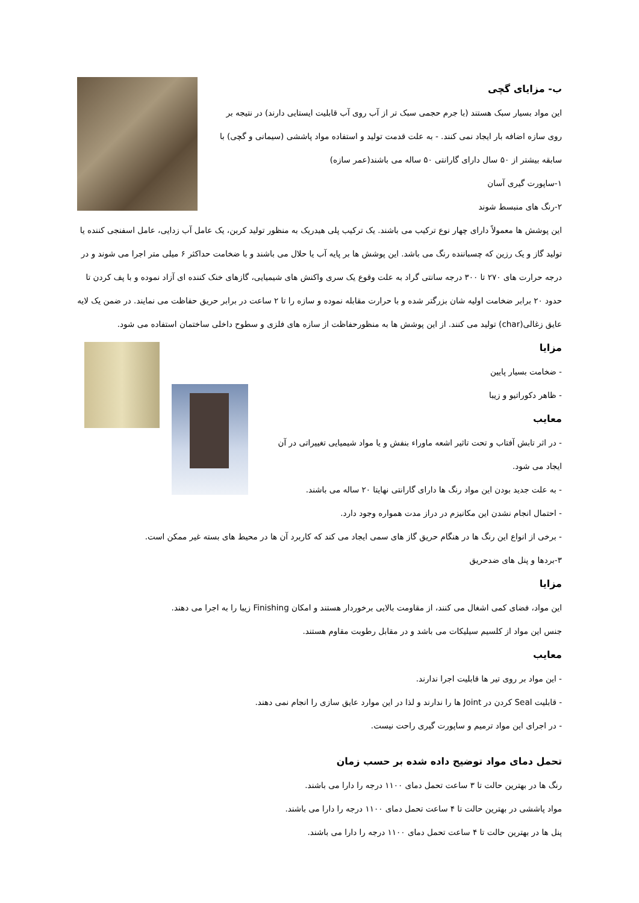ب- مزایای گچی
این مواد بسیار سبک هستند (با جرم حجمی سبک تر از آب روی آب قابلیت ایستایی دارند) در نتیجه بر روی سازه اضافه بار ایجاد نمی کنند. - به علت قدمت تولید و استفاده مواد پاششی (سیمانی و گچی) با سابقه بیشتر از ۵۰ سال دارای گارانتی ۵۰ ساله می باشند(عمر سازه)
۱-ساپورت گیری آسان
۲-رنگ های منبسط شوند
این پوشش ها معمولاً دارای چهار نوع ترکیب می باشند. یک ترکیب پلی هیدریک به منظور تولید کربن، یک عامل آب زدایی، عامل اسفنجی کننده یا تولید گاز و یک رزین که چسباننده رنگ می باشد. این پوشش ها بر پایه آب یا حلال می باشند و با ضخامت حداکثر ۶ میلی متر اجرا می شوند و در درجه حرارت های ۲۷۰ تا ۳۰۰ درجه سانتی گراد به علت وقوع یک سری واکنش های شیمیایی، گازهای خنک کننده ای آزاد نموده و با پف کردن تا حدود ۲۰ برابر ضخامت اولیه شان بزرگتر شده و با حرارت مقابله نموده و سازه را تا ۲ ساعت در برابر حریق حفاظت می نمایند. در ضمن یک لایه عایق زغالی(char) تولید می کنند. از این پوشش ها به منظورحفاظت از سازه های فلزی و سطوح داخلی ساختمان استفاده می شود.
مزایا
- ضخامت بسیار پایین
- ظاهر دکوراتیو و زیبا
معایب
- در اثر تابش آفتاب و تحت تاثیر اشعه ماوراء بنفش و یا مواد شیمیایی تغییراتی در آن ایجاد می شود.
- به علت جدید بودن این مواد رنگ ها دارای گارانتی نهایتا ۲۰ ساله می باشند.
- احتمال انجام نشدن این مکانیزم در دراز مدت همواره وجود دارد.
- برخی از انواع این رنگ ها در هنگام حریق گاز های سمی ایجاد می کند که کاربرد آن ها در محیط های بسته غیر ممکن است.
۳-بردها و پنل های ضدحریق
مزایا
این مواد، فضای کمی اشغال می کنند، از مقاومت بالایی برخوردار هستند و امکان Finishing زیبا را به اجرا می دهند.
جنس این مواد از کلسیم سیلیکات می باشد و در مقابل رطوبت مقاوم هستند.
معایب
- این مواد بر روی تیر ها قابلیت اجرا ندارند.
- قابلیت Seal کردن در Joint ها را ندارند و لذا در این موارد عایق سازی را انجام نمی دهند.
- در اجرای این مواد ترمیم و ساپورت گیری راحت نیست.
تحمل دمای مواد توضیح داده شده بر حسب زمان
رنگ ها در بهترین حالت تا ۳ ساعت تحمل دمای ۱۱۰۰ درجه را دارا می باشند.
مواد پاششی در بهترین حالت تا ۴ ساعت تحمل دمای ۱۱۰۰ درجه را دارا می باشند.
پنل ها در بهترین حالت تا ۴ ساعت تحمل دمای ۱۱۰۰ درجه را دارا می باشند.